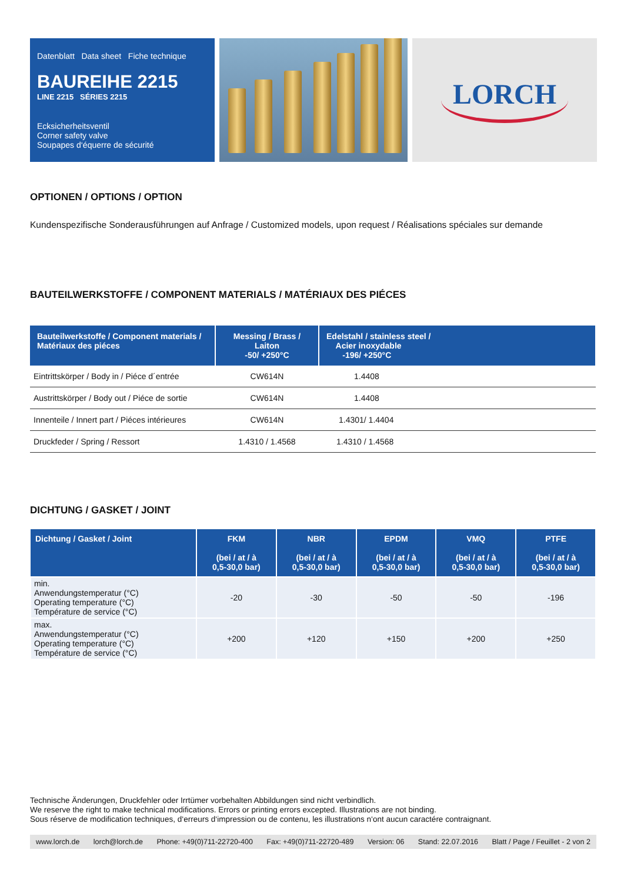Datenblatt Data sheet Fiche technique
BAUREIHE 2215
LINE 2215 SÉRIES 2215
Ecksicherheitsventil
Corner safety valve
Soupapes d‘équerre de sécurité
LORCH
OPTIONEN / OPTIONS / OPTION
Kundenspezifische Sonderausführungen auf Anfrage / Customized models, upon request / Réalisations spéciales sur demande
BAUTEILWERKSTOFFE / COMPONENT MATERIALS / MATÉRIAUX DES PIÉCES
| Bauteilwerkstoffe / Component materials / Matériaux des piéces | Messing / Brass / Laiton -50/ +250°C | Edelstahl / stainless steel / Acier inoxydable -196/ +250°C |
| --- | --- | --- |
| Eintrittskörper / Body in / Piéce d´entrée | CW614N | 1.4408 |
| Austrittskörper / Body out / Piéce de sortie | CW614N | 1.4408 |
| Innenteile / Innert part / Piéces intérieures | CW614N | 1.4301/ 1.4404 |
| Druckfeder / Spring / Ressort | 1.4310 / 1.4568 | 1.4310 / 1.4568 |
DICHTUNG / GASKET / JOINT
| Dichtung / Gasket / Joint | FKM (bei / at / à 0,5-30,0 bar) | NBR (bei / at / à 0,5-30,0 bar) | EPDM (bei / at / à 0,5-30,0 bar) | VMQ (bei / at / à 0,5-30,0 bar) | PTFE (bei / at / à 0,5-30,0 bar) |
| --- | --- | --- | --- | --- | --- |
| min. Anwendungstemperatur (°C) Operating temperature (°C) Température de service (°C) | -20 | -30 | -50 | -50 | -196 |
| max. Anwendungstemperatur (°C) Operating temperature (°C) Température de service (°C) | +200 | +120 | +150 | +200 | +250 |
Technische Änderungen, Druckfehler oder Irrtümer vorbehalten Abbildungen sind nicht verbindlich.
We reserve the right to make technical modifications. Errors or printing errors excepted. Illustrations are not binding.
Sous réserve de modification techniques, d‘erreurs d‘impression ou de contenu, les illustrations n‘ont aucun caractére contraignant.
www.lorch.de lorch@lorch.de Phone: +49(0)711-22720-400 Fax: +49(0)711-22720-489 Version: 06 Stand: 22.07.2016 Blatt / Page / Feuillet - 2 von 2